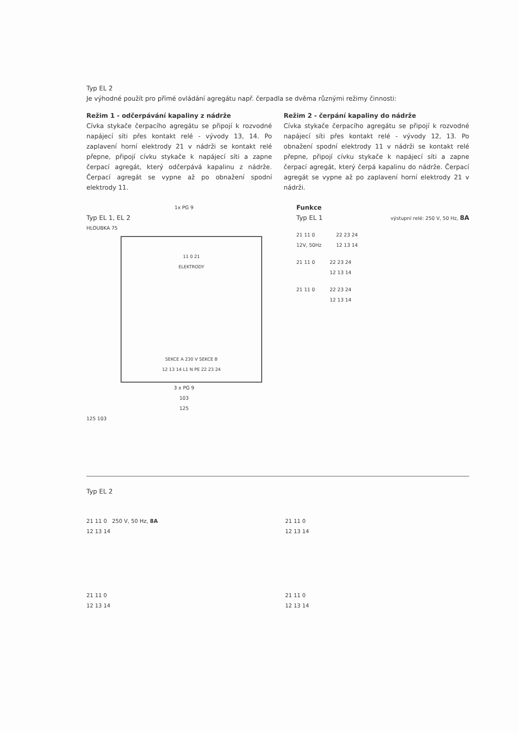Typ EL 2
Je výhodné použít pro přímé ovládání agregátu např. čerpadla se dvěma různými režimy činnosti:
Režim 1 - odčerpávání kapaliny z nádrže
Cívka stykače čerpacího agregátu se připojí k rozvodné napájecí síti přes kontakt relé - vývody 13, 14. Po zaplavení horní elektrody 21 v nádrži se kontakt relé přepne, připojí cívku stykače k napájecí síti a zapne čerpací agregát, který odčerpává kapalinu z nádrže. Čerpací agregát se vypne až po obnažení spodní elektrody 11.
Režim 2 - čerpání kapaliny do nádrže
Cívka stykače čerpacího agregátu se připojí k rozvodné napájecí síti přes kontakt relé - vývody 12, 13. Po obnažení spodní elektrody 11 v nádrži se kontakt relé přepne, připojí cívku stykače k napájecí síti a zapne čerpací agregát, který čerpá kapalinu do nádrže. Čerpací agregát se vypne až po zaplavení horní elektrody 21 v nádrži.
1x PG 9
Typ EL 1, EL 2
HLOUBKA 75
11 0 21
ELEKTRODY
SEKCE A 230 V SEKCE B
12 13 14 L1 N PE 22 23 24
3 x PG 9
103
125
125 103
Funkce
Typ EL 1 výstupní relé: 250 V, 50 Hz, 8A
21 11 0
12V, 50Hz
22 23 24
12 13 14
21 11 0 22 23 24
12 13 14
21 11 0 22 23 24
12 13 14
Typ EL 2
21 11 0 250 V, 50 Hz, 8A
12 13 14
21 11 0
12 13 14
21 11 0
12 13 14
21 11 0
12 13 14